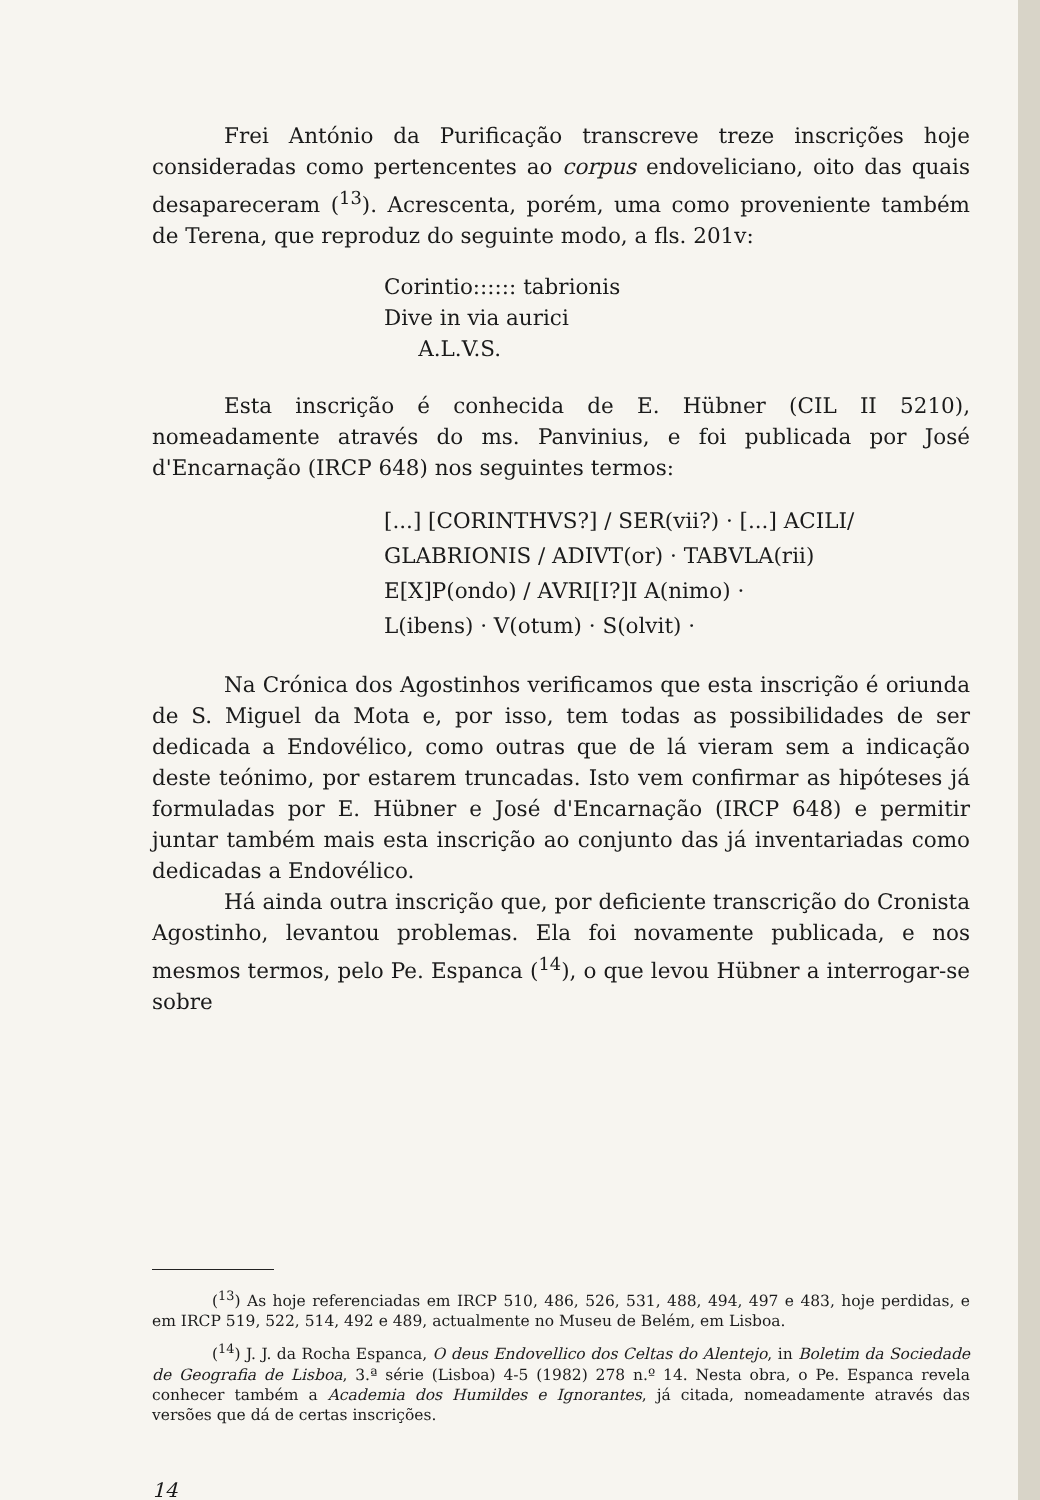Frei António da Purificação transcreve treze inscrições hoje consideradas como pertencentes ao corpus endoveliciano, oito das quais desapareceram (<sup>13</sup>). Acrescenta, porém, uma como proveniente também de Terena, que reproduz do seguinte modo, a fls. 201v:
Corintio:::::: tabrionis
Dive in via aurici
A.L.V.S.
Esta inscrição é conhecida de E. Hübner (CIL II 5210), nomeadamente através do ms. Panvinius, e foi publicada por José d'Encarnação (IRCP 648) nos seguintes termos:
[...] [CORINTHVS?] / SER(vii?) · [...] ACILI/
GLABRIONIS / ADIVT(or) · TABVLA(rii)
E[X]P(ondo) / AVRI[I?]I A(nimo) ·
L(ibens) · V(otum) · S(olvit) ·
Na Crónica dos Agostinhos verificamos que esta inscrição é oriunda de S. Miguel da Mota e, por isso, tem todas as possibilidades de ser dedicada a Endovélico, como outras que de lá vieram sem a indicação deste teónimo, por estarem truncadas. Isto vem confirmar as hipóteses já formuladas por E. Hübner e José d'Encarnação (IRCP 648) e permitir juntar também mais esta inscrição ao conjunto das já inventariadas como dedicadas a Endovélico.
Há ainda outra inscrição que, por deficiente transcrição do Cronista Agostinho, levantou problemas. Ela foi novamente publicada, e nos mesmos termos, pelo Pe. Espanca (<sup>14</sup>), o que levou Hübner a interrogar-se sobre
(<sup>13</sup>) As hoje referenciadas em IRCP 510, 486, 526, 531, 488, 494, 497 e 483, hoje perdidas, e em IRCP 519, 522, 514, 492 e 489, actualmente no Museu de Belém, em Lisboa.
(<sup>14</sup>) J. J. da Rocha Espanca, O deus Endovellico dos Celtas do Alentejo, in Boletim da Sociedade de Geografia de Lisboa, 3.ª série (Lisboa) 4-5 (1982) 278 n.º 14. Nesta obra, o Pe. Espanca revela conhecer também a Academia dos Humildes e Ignorantes, já citada, nomeadamente através das versões que dá de certas inscrições.
14